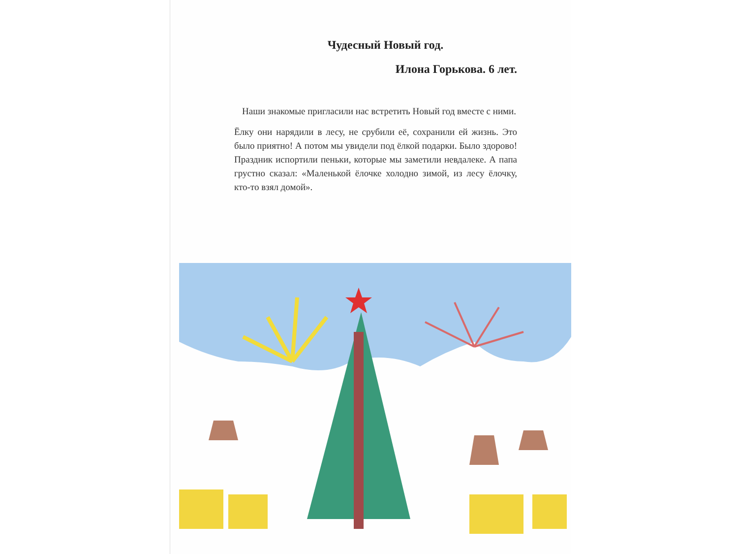Чудесный Новый год.
Илона Горькова. 6 лет.
Наши знакомые пригласили нас встретить Новый год вместе с ними.
Ёлку они нарядили в лесу, не срубили её, сохранили ей жизнь. Это было приятно! А потом мы увидели под ёлкой подарки. Было здорово! Праздник испортили пеньки, которые мы заметили невдалеке. А папа грустно сказал: «Маленькой ёлочке холодно зимой, из лесу ёлочку, кто-то взял домой».